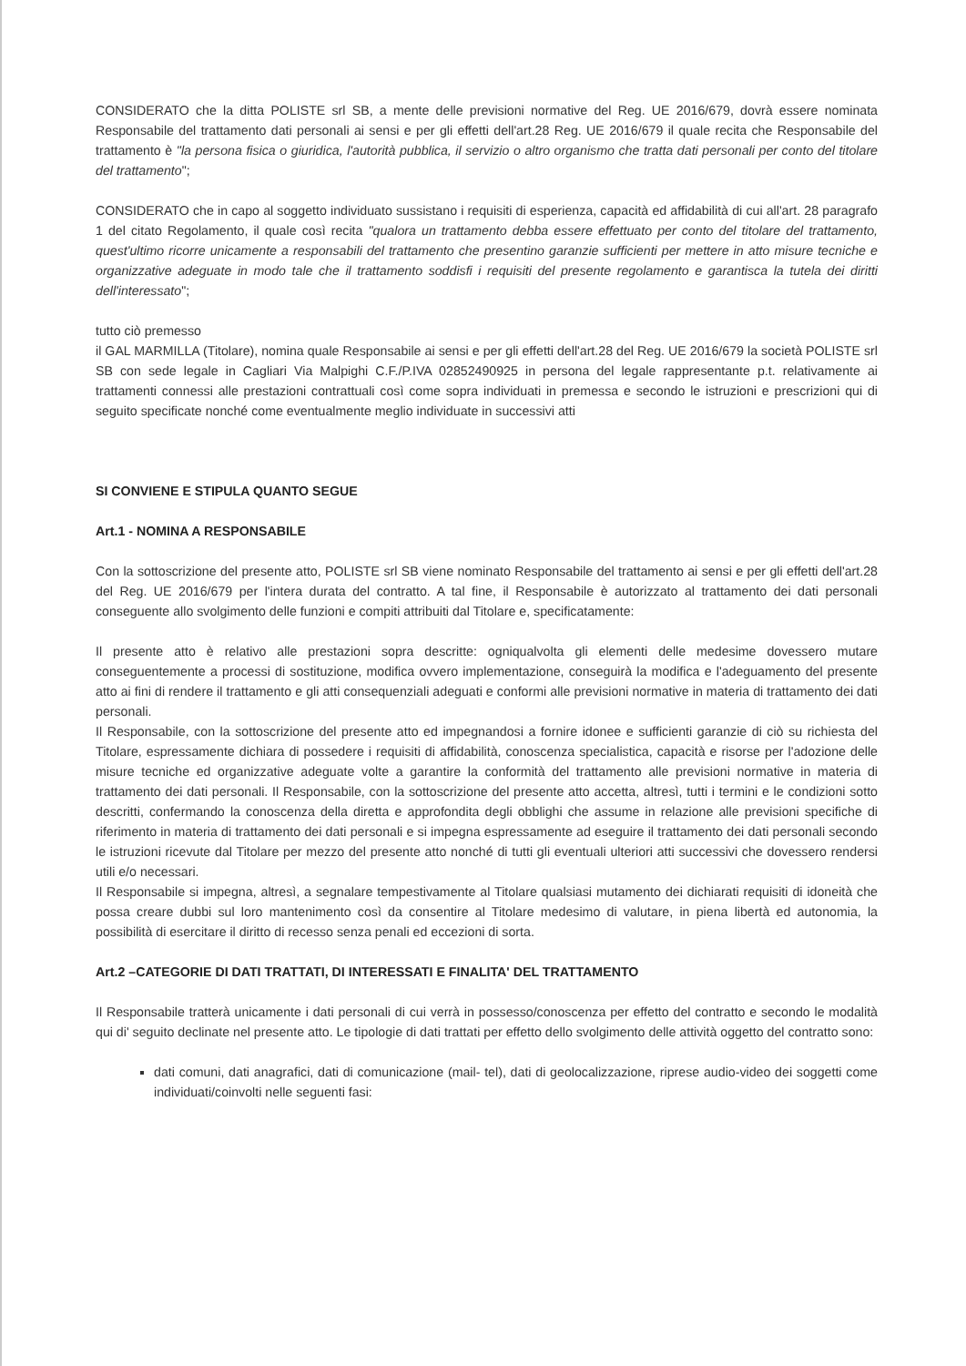CONSIDERATO che la ditta POLISTE srl SB, a mente delle previsioni normative del Reg. UE 2016/679, dovrà essere nominata Responsabile del trattamento dati personali ai sensi e per gli effetti dell'art.28 Reg. UE 2016/679 il quale recita che Responsabile del trattamento è "la persona fisica o giuridica, l'autorità pubblica, il servizio o altro organismo che tratta dati personali per conto del titolare del trattamento";
CONSIDERATO che in capo al soggetto individuato sussistano i requisiti di esperienza, capacità ed affidabilità di cui all'art. 28 paragrafo 1 del citato Regolamento, il quale così recita "qualora un trattamento debba essere effettuato per conto del titolare del trattamento, quest'ultimo ricorre unicamente a responsabili del trattamento che presentino garanzie sufficienti per mettere in atto misure tecniche e organizzative adeguate in modo tale che il trattamento soddisfi i requisiti del presente regolamento e garantisca la tutela dei diritti dell'interessato";
tutto ciò premesso
il GAL MARMILLA (Titolare), nomina quale Responsabile ai sensi e per gli effetti dell'art.28 del Reg. UE 2016/679 la società POLISTE srl SB con sede legale in Cagliari Via Malpighi C.F./P.IVA 02852490925 in persona del legale rappresentante p.t. relativamente ai trattamenti connessi alle prestazioni contrattuali così come sopra individuati in premessa e secondo le istruzioni e prescrizioni qui di seguito specificate nonché come eventualmente meglio individuate in successivi atti
SI CONVIENE E STIPULA QUANTO SEGUE
Art.1 - NOMINA A RESPONSABILE
Con la sottoscrizione del presente atto, POLISTE srl SB viene nominato Responsabile del trattamento ai sensi e per gli effetti dell'art.28 del Reg. UE 2016/679 per l'intera durata del contratto. A tal fine, il Responsabile è autorizzato al trattamento dei dati personali conseguente allo svolgimento delle funzioni e compiti attribuiti dal Titolare e, specificatamente:
Il presente atto è relativo alle prestazioni sopra descritte: ogniqualvolta gli elementi delle medesime dovessero mutare conseguentemente a processi di sostituzione, modifica ovvero implementazione, conseguirà la modifica e l'adeguamento del presente atto ai fini di rendere il trattamento e gli atti consequenziali adeguati e conformi alle previsioni normative in materia di trattamento dei dati personali.
Il Responsabile, con la sottoscrizione del presente atto ed impegnandosi a fornire idonee e sufficienti garanzie di ciò su richiesta del Titolare, espressamente dichiara di possedere i requisiti di affidabilità, conoscenza specialistica, capacità e risorse per l'adozione delle misure tecniche ed organizzative adeguate volte a garantire la conformità del trattamento alle previsioni normative in materia di trattamento dei dati personali. Il Responsabile, con la sottoscrizione del presente atto accetta, altresì, tutti i termini e le condizioni sotto descritti, confermando la conoscenza della diretta e approfondita degli obblighi che assume in relazione alle previsioni specifiche di riferimento in materia di trattamento dei dati personali e si impegna espressamente ad eseguire il trattamento dei dati personali secondo le istruzioni ricevute dal Titolare per mezzo del presente atto nonché di tutti gli eventuali ulteriori atti successivi che dovessero rendersi utili e/o necessari.
Il Responsabile si impegna, altresì, a segnalare tempestivamente al Titolare qualsiasi mutamento dei dichiarati requisiti di idoneità che possa creare dubbi sul loro mantenimento così da consentire al Titolare medesimo di valutare, in piena libertà ed autonomia, la possibilità di esercitare il diritto di recesso senza penali ed eccezioni di sorta.
Art.2 –CATEGORIE DI DATI TRATTATI, DI INTERESSATI E FINALITA' DEL TRATTAMENTO
Il Responsabile tratterà unicamente i dati personali di cui verrà in possesso/conoscenza per effetto del contratto e secondo le modalità qui di' seguito declinate nel presente atto. Le tipologie di dati trattati per effetto dello svolgimento delle attività oggetto del contratto sono:
dati comuni, dati anagrafici, dati di comunicazione (mail- tel), dati di geolocalizzazione, riprese audio-video dei soggetti come individuati/coinvolti nelle seguenti fasi: